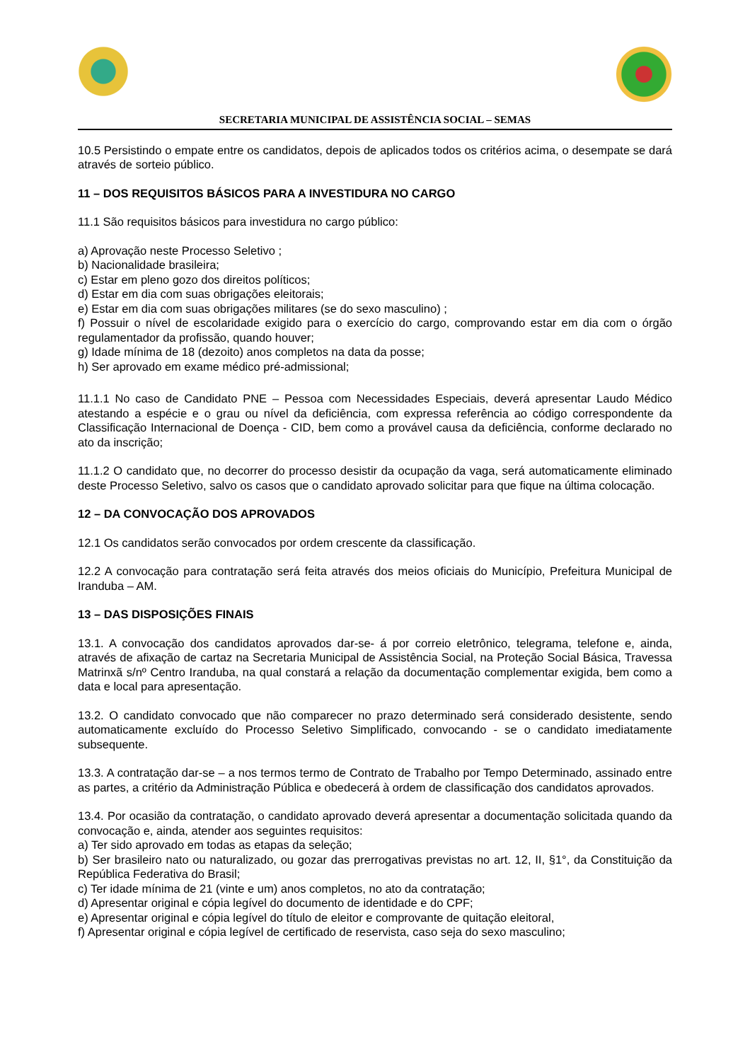SECRETARIA MUNICIPAL DE ASSISTÊNCIA SOCIAL – SEMAS
10.5 Persistindo o empate entre os candidatos, depois de aplicados todos os critérios acima, o desempate se dará através de sorteio público.
11 – DOS REQUISITOS BÁSICOS PARA A INVESTIDURA NO CARGO
11.1 São requisitos básicos para investidura no cargo público:
a) Aprovação neste Processo Seletivo ;
b) Nacionalidade brasileira;
c) Estar em pleno gozo dos direitos políticos;
d) Estar em dia com suas obrigações eleitorais;
e) Estar em dia com suas obrigações militares (se do sexo masculino) ;
f) Possuir o nível de escolaridade exigido para o exercício do cargo, comprovando estar em dia com o órgão regulamentador da profissão, quando houver;
g) Idade mínima de 18 (dezoito) anos completos na data da posse;
h) Ser aprovado em exame médico pré-admissional;
11.1.1 No caso de Candidato PNE – Pessoa com Necessidades Especiais, deverá apresentar Laudo Médico atestando a espécie e o grau ou nível da deficiência, com expressa referência ao código correspondente da Classificação Internacional de Doença - CID, bem como a provável causa da deficiência, conforme declarado no ato da inscrição;
11.1.2 O candidato que, no decorrer do processo desistir da ocupação da vaga, será automaticamente eliminado deste Processo Seletivo, salvo os casos que o candidato aprovado solicitar para que fique na última colocação.
12 – DA CONVOCAÇÃO DOS APROVADOS
12.1 Os candidatos serão convocados por ordem crescente da classificação.
12.2 A convocação para contratação será feita através dos meios oficiais do Município, Prefeitura Municipal de Iranduba – AM.
13 – DAS DISPOSIÇÕES FINAIS
13.1. A convocação dos candidatos aprovados dar-se- á por correio eletrônico, telegrama, telefone e, ainda, através de afixação de cartaz na Secretaria Municipal de Assistência Social, na Proteção Social Básica, Travessa Matrinxã s/nº Centro Iranduba, na qual constará a relação da documentação complementar exigida, bem como a data e local para apresentação.
13.2. O candidato convocado que não comparecer no prazo determinado será considerado desistente, sendo automaticamente excluído do Processo Seletivo Simplificado, convocando - se o candidato imediatamente subsequente.
13.3. A contratação dar-se – a nos termos termo de Contrato de Trabalho por Tempo Determinado, assinado entre as partes, a critério da Administração Pública e obedecerá à ordem de classificação dos candidatos aprovados.
13.4. Por ocasião da contratação, o candidato aprovado deverá apresentar a documentação solicitada quando da convocação e, ainda, atender aos seguintes requisitos:
a) Ter sido aprovado em todas as etapas da seleção;
b) Ser brasileiro nato ou naturalizado, ou gozar das prerrogativas previstas no art. 12, II, §1°, da Constituição da República Federativa do Brasil;
c) Ter idade mínima de 21 (vinte e um) anos completos, no ato da contratação;
d) Apresentar original e cópia legível do documento de identidade e do CPF;
e) Apresentar original e cópia legível do título de eleitor e comprovante de quitação eleitoral,
f) Apresentar original e cópia legível de certificado de reservista, caso seja do sexo masculino;